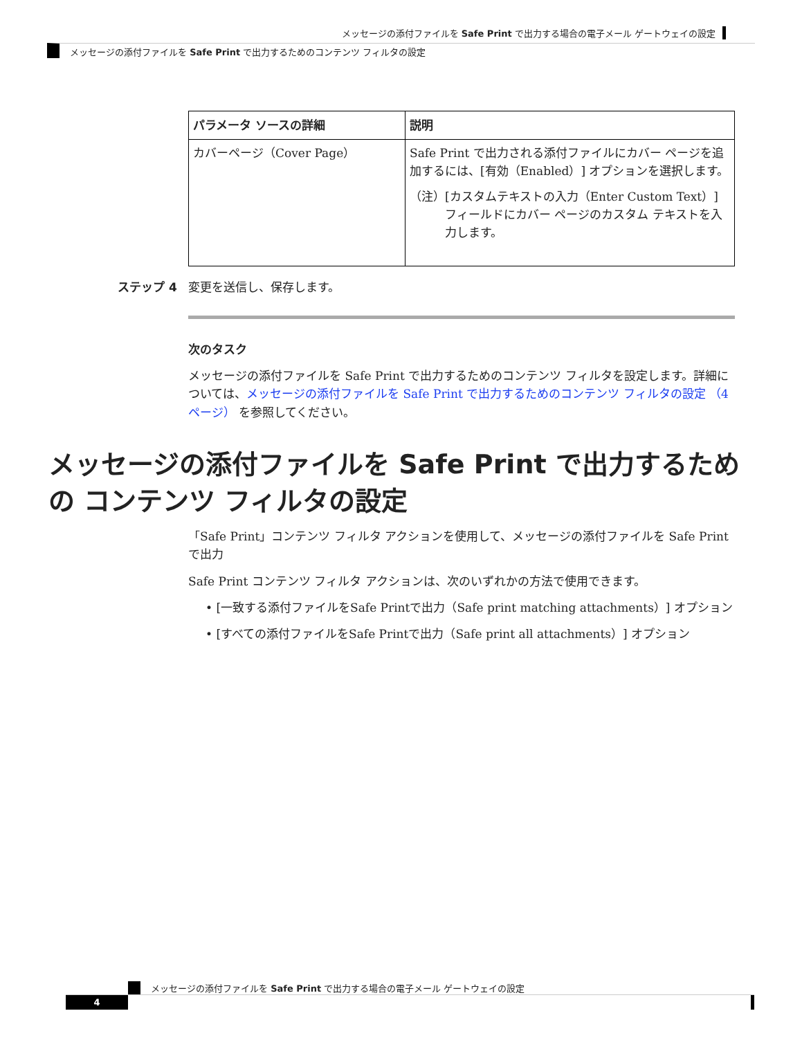メッセージの添付ファイルを Safe Print で出力する場合の電子メール ゲートウェイの設定
メッセージの添付ファイルを Safe Print で出力するためのコンテンツ フィルタの設定
| パラメータ ソースの詳細 | 説明 |
| --- | --- |
| カバーページ（Cover Page） | Safe Print で出力される添付ファイルにカバー ページを追加するには、[有効（Enabled）] オプションを選択します。 （注） [カスタムテキストの入力（Enter Custom Text）] フィールドにカバー ページのカスタム テキストを入力します。 |
ステップ 4 変更を送信し、保存します。
次のタスク
メッセージの添付ファイルを Safe Print で出力するためのコンテンツ フィルタを設定します。詳細については、メッセージの添付ファイルを Safe Print で出力するためのコンテンツ フィルタの設定 （4 ページ） を参照してください。
メッセージの添付ファイルを Safe Print で出力するための コンテンツ フィルタの設定
「Safe Print」コンテンツ フィルタ アクションを使用して、メッセージの添付ファイルを Safe Print で出力
Safe Print コンテンツ フィルタ アクションは、次のいずれかの方法で使用できます。
• [一致する添付ファイルをSafe Printで出力（Safe print matching attachments）] オプション
• [すべての添付ファイルをSafe Printで出力（Safe print all attachments）] オプション
メッセージの添付ファイルを Safe Print で出力する場合の電子メール ゲートウェイの設定
4